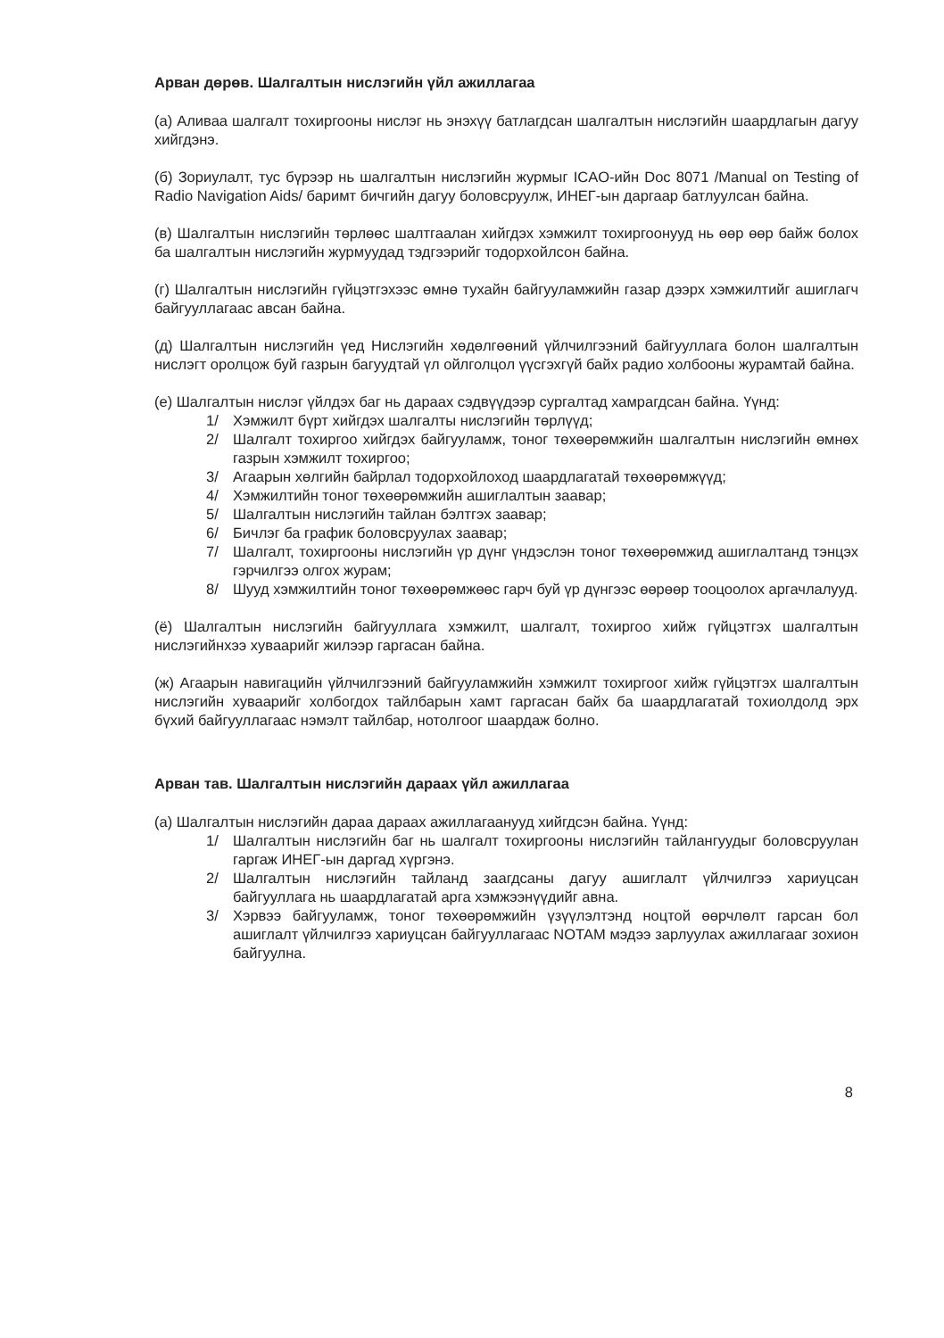Арван дөрөв. Шалгалтын нислэгийн үйл ажиллагаа
(а) Аливаа шалгалт тохиргооны нислэг нь энэхүү батлагдсан шалгалтын нислэгийн шаардлагын дагуу хийгдэнэ.
(б) Зориулалт, тус бүрээр нь шалгалтын нислэгийн журмыг ICAO-ийн Doc 8071 /Manual on Testing of Radio Navigation Aids/ баримт бичгийн дагуу боловсруулж, ИНЕГ-ын даргаар батлуулсан байна.
(в) Шалгалтын нислэгийн төрлөөс шалтгаалан хийгдэх хэмжилт тохиргоонууд нь өөр өөр байж болох ба шалгалтын нислэгийн журмуудад тэдгээрийг тодорхойлсон байна.
(г) Шалгалтын нислэгийн гүйцэтгэхээс өмнө тухайн байгууламжийн газар дээрх хэмжилтийг ашиглагч байгууллагаас авсан байна.
(д) Шалгалтын нислэгийн үед Нислэгийн хөдөлгөөний үйлчилгээний байгууллага болон шалгалтын нислэгт оролцож буй газрын багуудтай үл ойлголцол үүсгэхгүй байх радио холбооны журамтай байна.
(е) Шалгалтын нислэг үйлдэх баг нь дараах сэдвүүдээр сургалтад хамрагдсан байна. Үүнд:
1/ Хэмжилт бүрт хийгдэх шалгалты нислэгийн төрлүүд;
2/ Шалгалт тохиргоо хийгдэх байгууламж, тоног төхөөрөмжийн шалгалтын нислэгийн өмнөх газрын хэмжилт тохиргоо;
3/ Агаарын хөлгийн байрлал тодорхойлоход шаардлагатай төхөөрөмжүүд;
4/ Хэмжилтийн тоног төхөөрөмжийн ашиглалтын заавар;
5/ Шалгалтын нислэгийн тайлан бэлтгэх заавар;
6/ Бичлэг ба график боловсруулах заавар;
7/ Шалгалт, тохиргооны нислэгийн үр дүнг үндэслэн тоног төхөөрөмжид ашиглалтанд тэнцэх гэрчилгээ олгох журам;
8/ Шууд хэмжилтийн тоног төхөөрөмжөөс гарч буй үр дүнгээс өөрөөр тооцоолох аргачлалууд.
(ё) Шалгалтын нислэгийн байгууллага хэмжилт, шалгалт, тохиргоо хийж гүйцэтгэх шалгалтын нислэгийнхээ хуваарийг жилээр гаргасан байна.
(ж) Агаарын навигацийн үйлчилгээний байгууламжийн хэмжилт тохиргоог хийж гүйцэтгэх шалгалтын нислэгийн хуваарийг холбогдох тайлбарын хамт гаргасан байх ба шаардлагатай тохиолдолд эрх бүхий байгууллагаас нэмэлт тайлбар, нотолгоог шаардаж болно.
Арван тав. Шалгалтын нислэгийн дараах үйл ажиллагаа
(а) Шалгалтын нислэгийн дараа дараах ажиллагаанууд хийгдсэн байна. Үүнд:
1/ Шалгалтын нислэгийн баг нь шалгалт тохиргооны нислэгийн тайлангуудыг боловсруулан гаргаж ИНЕГ-ын даргад хүргэнэ.
2/ Шалгалтын нислэгийн тайланд заагдсаны дагуу ашиглалт үйлчилгээ хариуцсан байгууллага нь шаардлагатай арга хэмжээнүүдийг авна.
3/ Хэрвээ байгууламж, тоног төхөөрөмжийн үзүүлэлтэнд ноцтой өөрчлөлт гарсан бол ашиглалт үйлчилгээ хариуцсан байгууллагаас NOTAM мэдээ зарлуулах ажиллагааг зохион байгуулна.
8